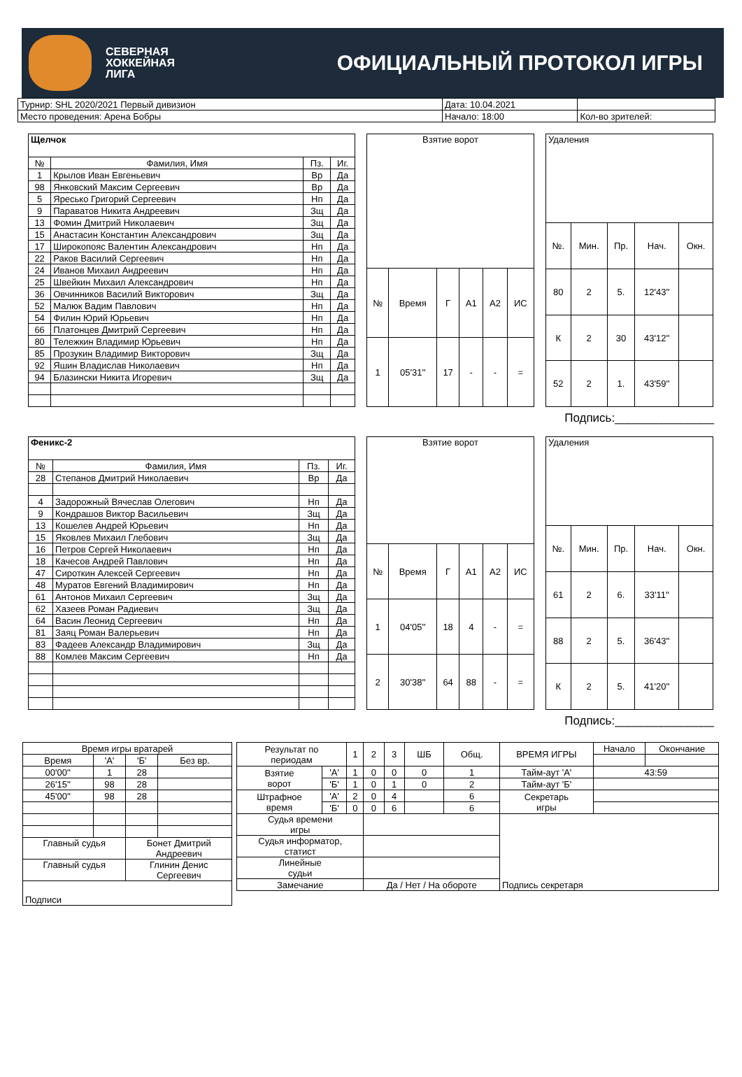СЕВЕРНАЯ
ХОККЕЙНАЯ
ЛИГА
ОФИЦИАЛЬНЫЙ ПРОТОКОЛ ИГРЫ
| Турнир: SHL 2020/2021 Первый дивизион | Дата: 10.04.2021 | |
| Место проведения: Арена Бобры | Начало: 18:00 | Кол-во зрителей: |
| Щелчок | | | |
| № | Фамилия, Имя | Пз. | Иг. |
| 1 | Крылов Иван Евгеньевич | Вр | Да |
| 98 | Янковский Максим Сергеевич | Вр | Да |
| 5 | Яресько Григорий Сергеевич | Нп | Да |
| 9 | Параватов Никита Андреевич | Зщ | Да |
| 13 | Фомин Дмитрий Николаевич | Зщ | Да |
| 15 | Анастасин Константин Александрович | Зщ | Да |
| 17 | Широкопояс Валентин Александрович | Нп | Да |
| 22 | Раков Василий Сергеевич | Нп | Да |
| 24 | Иванов Михаил Андреевич | Нп | Да |
| 25 | Швейкин Михаил Александрович | Нп | Да |
| 36 | Овчинников Василий Викторович | Зщ | Да |
| 52 | Малюк Вадим Павлович | Нп | Да |
| 54 | Филин Юрий Юрьевич | Нп | Да |
| 66 | Платонцев Дмитрий Сергеевич | Нп | Да |
| 80 | Тележкин Владимир Юрьевич | Нп | Да |
| 85 | Прозукин Владимир Викторович | Зщ | Да |
| 92 | Яшин Владислав Николаевич | Нп | Да |
| 94 | Блазински Никита Игоревич | Зщ | Да |
| Взятие ворот | | | | | |
| № | Время | Г | А1 | А2 | ИС |
| 1 | 05'31'' | 17 | - | - | = |
| Удаления | | | | |
| №. | Мин. | Пр. | Нач. | Окн. |
| 80 | 2 | 5. | 12'43'' | |
| К | 2 | 30 | 43'12'' | |
| 52 | 2 | 1. | 43'59'' | |
Подпись:_______________
| Феникс-2 | | | |
| № | Фамилия, Имя | Пз. | Иг. |
| 28 | Степанов Дмитрий Николаевич | Вр | Да |
| 4 | Задорожный Вячеслав Олегович | Нп | Да |
| 9 | Кондрашов Виктор Васильевич | Зщ | Да |
| 13 | Кошелев Андрей Юрьевич | Нп | Да |
| 15 | Яковлев Михаил Глебович | Зщ | Да |
| 16 | Петров Сергей Николаевич | Нп | Да |
| 18 | Качесов Андрей Павлович | Нп | Да |
| 47 | Сироткин Алексей Сергеевич | Нп | Да |
| 48 | Муратов Евгений Владимирович | Нп | Да |
| 61 | Антонов Михаил Сергеевич | Зщ | Да |
| 62 | Хазеев Роман Радиевич | Зщ | Да |
| 64 | Васин Леонид Сергеевич | Нп | Да |
| 81 | Заяц Роман Валерьевич | Нп | Да |
| 83 | Фадеев Александр Владимирович | Зщ | Да |
| 88 | Комлев Максим Сергеевич | Нп | Да |
| Взятие ворот | | | | | |
| № | Время | Г | А1 | А2 | ИС |
| 1 | 04'05'' | 18 | 4 | - | = |
| 2 | 30'38'' | 64 | 88 | - | = |
| Удаления | | | | |
| №. | Мин. | Пр. | Нач. | Окн. |
| 61 | 2 | 6. | 33'11'' | |
| 88 | 2 | 5. | 36'43'' | |
| К | 2 | 5. | 41'20'' | |
Подпись:_______________
| Время игры вратарей | | | |
| Время | 'А' | 'Б' | Без вр. |
| 00'00'' | 1 | 28 | |
| 26'15'' | 98 | 28 | |
| 45'00'' | 98 | 28 | |
| Главный судья | | Бонет Дмитрий Андреевич | |
| Главный судья | | Глинин Денис Сергеевич | |
| Подписи | | | |
| Результат по периодам | | 1 | 2 | 3 | ШБ | Общ. | ВРЕМЯ ИГРЫ | Начало | Окончание |
| Взятие ворот | 'А' | 1 | 0 | 0 | 0 | 1 | Тайм-аут 'А' | 43:59 | |
| | 'Б' | 1 | 0 | 1 | 0 | 2 | Тайм-аут 'Б' | | |
| Штрафное время | 'А' | 2 | 0 | 4 | | 6 | Секретарь игры | | |
| | 'Б' | 0 | 0 | 6 | | 6 | | | |
| Судья времени игры | | | | | | | Подпись секретаря | | |
| Судья информатор, статист | | | | | | | | | |
| Линейные судьи | | | | | | | | | |
| Замечание | | | Да / Нет / На обороте | | | | | | |